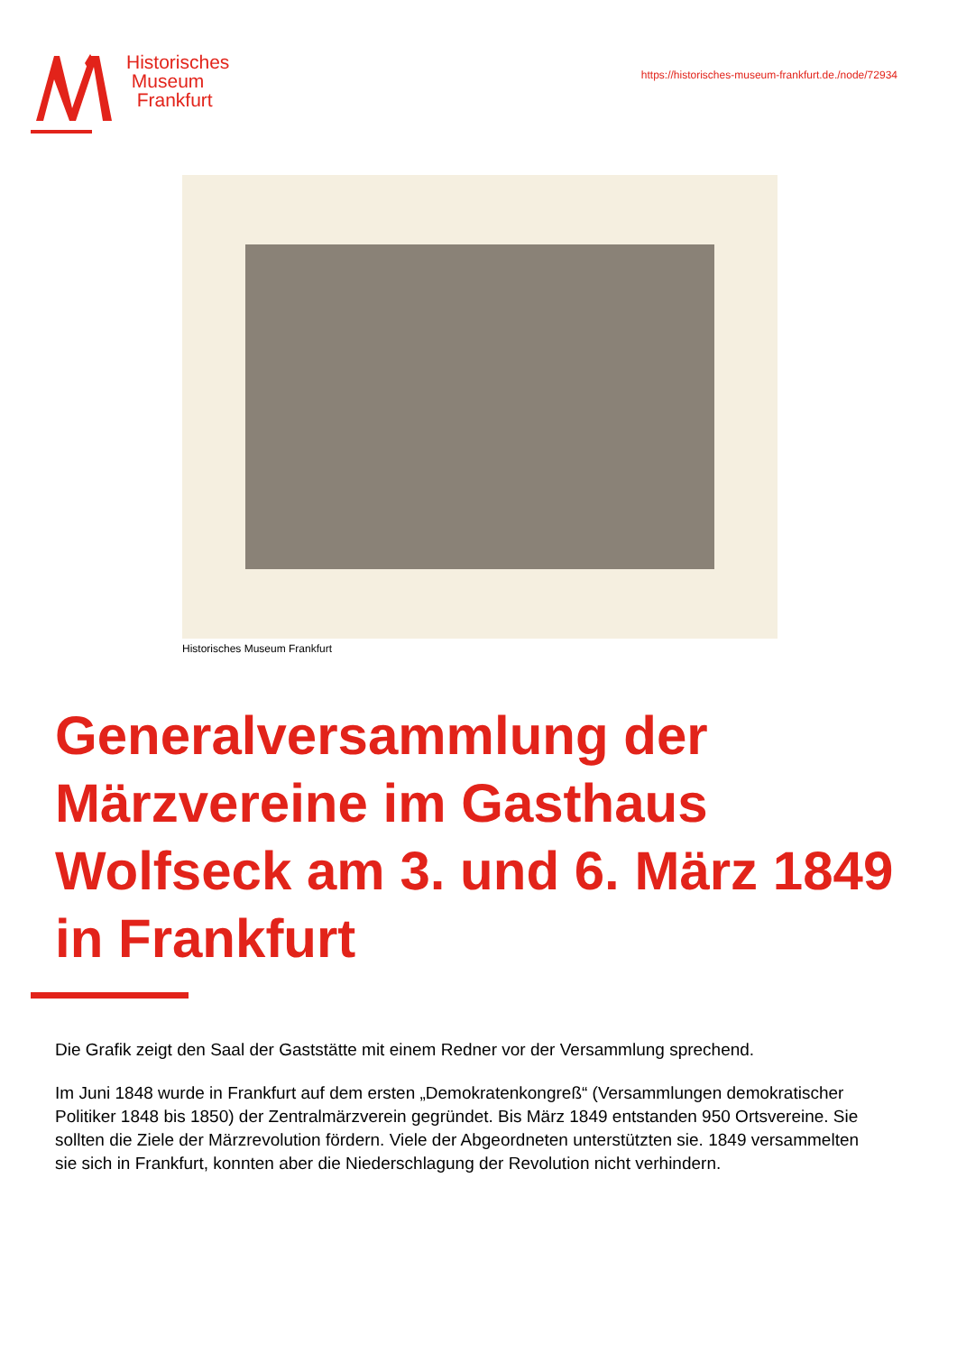Historisches
Museum
Frankfurt
https://historisches-museum-frankfurt.de./node/72934
Historisches Museum Frankfurt
Generalversammlung der Märzvereine im Gasthaus Wolfseck am 3. und 6. März 1849 in Frankfurt
Die Grafik zeigt den Saal der Gaststätte mit einem Redner vor der Versammlung sprechend.
Im Juni 1848 wurde in Frankfurt auf dem ersten „Demokratenkongreß“ (Versammlungen demokratischer Politiker 1848 bis 1850) der Zentralmärzverein gegründet. Bis März 1849 entstanden 950 Ortsvereine. Sie sollten die Ziele der Märzrevolution fördern. Viele der Abgeordneten unterstützten sie. 1849 versammelten sie sich in Frankfurt, konnten aber die Niederschlagung der Revolution nicht verhindern.